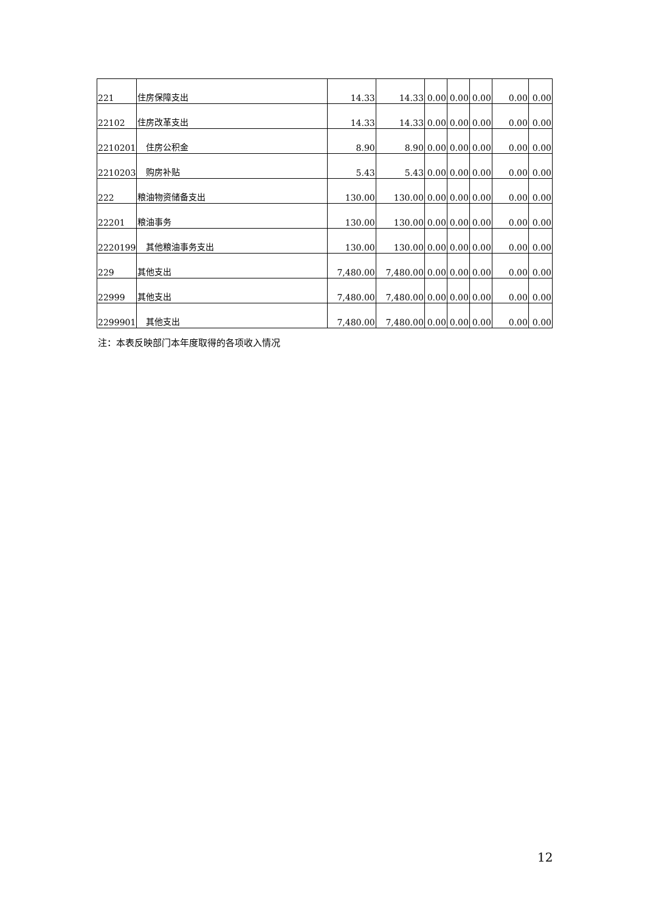| 221 | 住房保障支出 | 14.33 | 14.33 | 0.00 | 0.00 | 0.00 | 0.00 | 0.00 |
| 22102 | 住房改革支出 | 14.33 | 14.33 | 0.00 | 0.00 | 0.00 | 0.00 | 0.00 |
| 2210201 | 住房公积金 | 8.90 | 8.90 | 0.00 | 0.00 | 0.00 | 0.00 | 0.00 |
| 2210203 | 购房补贴 | 5.43 | 5.43 | 0.00 | 0.00 | 0.00 | 0.00 | 0.00 |
| 222 | 粮油物资储备支出 | 130.00 | 130.00 | 0.00 | 0.00 | 0.00 | 0.00 | 0.00 |
| 22201 | 粮油事务 | 130.00 | 130.00 | 0.00 | 0.00 | 0.00 | 0.00 | 0.00 |
| 2220199 | 其他粮油事务支出 | 130.00 | 130.00 | 0.00 | 0.00 | 0.00 | 0.00 | 0.00 |
| 229 | 其他支出 | 7,480.00 | 7,480.00 | 0.00 | 0.00 | 0.00 | 0.00 | 0.00 |
| 22999 | 其他支出 | 7,480.00 | 7,480.00 | 0.00 | 0.00 | 0.00 | 0.00 | 0.00 |
| 2299901 | 其他支出 | 7,480.00 | 7,480.00 | 0.00 | 0.00 | 0.00 | 0.00 | 0.00 |
注：本表反映部门本年度取得的各项收入情况
12